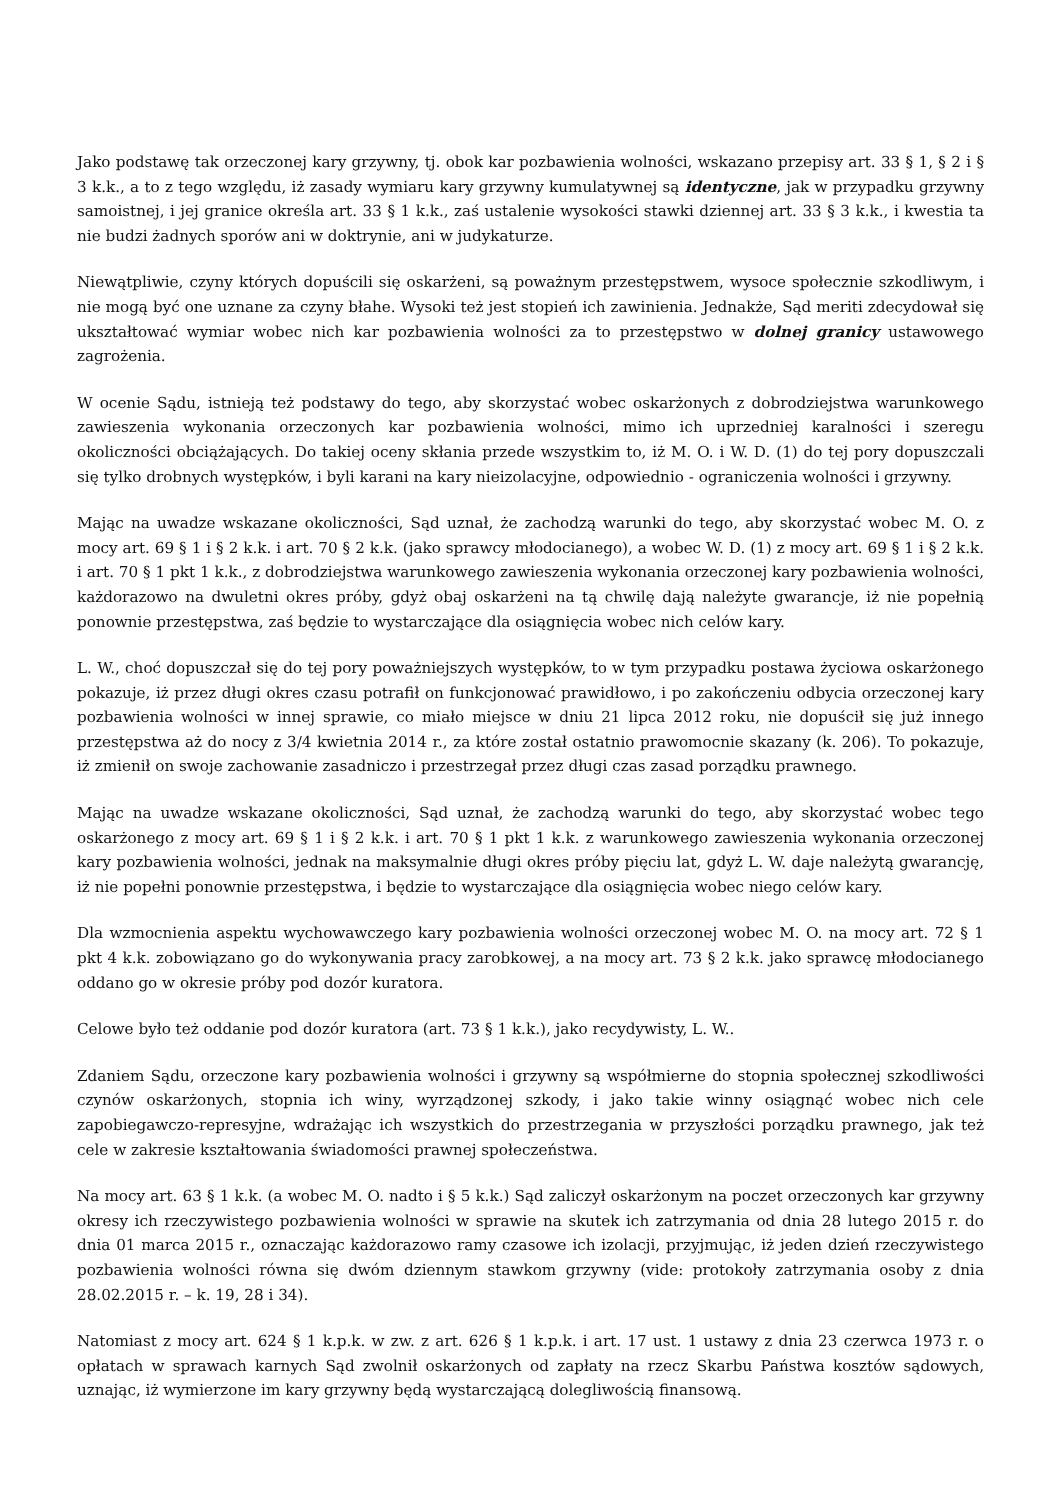Jako podstawę tak orzeczonej kary grzywny, tj. obok kar pozbawienia wolności, wskazano przepisy art. 33 § 1, § 2 i § 3 k.k., a to z tego względu, iż zasady wymiaru kary grzywny kumulatywnej są identyczne, jak w przypadku grzywny samoistnej, i jej granice określa art. 33 § 1 k.k., zaś ustalenie wysokości stawki dziennej art. 33 § 3 k.k., i kwestia ta nie budzi żadnych sporów ani w doktrynie, ani w judykaturze.
Niewątpliwie, czyny których dopuścili się oskarżeni, są poważnym przestępstwem, wysoce społecznie szkodliwym, i nie mogą być one uznane za czyny błahe. Wysoki też jest stopień ich zawinienia. Jednakże, Sąd meriti zdecydował się ukształtować wymiar wobec nich kar pozbawienia wolności za to przestępstwo w dolnej granicy ustawowego zagrożenia.
W ocenie Sądu, istnieją też podstawy do tego, aby skorzystać wobec oskarżonych z dobrodziejstwa warunkowego zawieszenia wykonania orzeczonych kar pozbawienia wolności, mimo ich uprzedniej karalności i szeregu okoliczności obciążających. Do takiej oceny skłania przede wszystkim to, iż M. O. i W. D. (1) do tej pory dopuszczali się tylko drobnych występków, i byli karani na kary nieizolacyjne, odpowiednio - ograniczenia wolności i grzywny.
Mając na uwadze wskazane okoliczności, Sąd uznał, że zachodzą warunki do tego, aby skorzystać wobec M. O. z mocy art. 69 § 1 i § 2 k.k. i art. 70 § 2 k.k. (jako sprawcy młodocianego), a wobec W. D. (1) z mocy art. 69 § 1 i § 2 k.k. i art. 70 § 1 pkt 1 k.k., z dobrodziejstwa warunkowego zawieszenia wykonania orzeczonej kary pozbawienia wolności, każdorazowo na dwuletni okres próby, gdyż obaj oskarżeni na tą chwilę dają należyte gwarancje, iż nie popełnią ponownie przestępstwa, zaś będzie to wystarczające dla osiągnięcia wobec nich celów kary.
L. W., choć dopuszczał się do tej pory poważniejszych występków, to w tym przypadku postawa życiowa oskarżonego pokazuje, iż przez długi okres czasu potrafił on funkcjonować prawidłowo, i po zakończeniu odbycia orzeczonej kary pozbawienia wolności w innej sprawie, co miało miejsce w dniu 21 lipca 2012 roku, nie dopuścił się już innego przestępstwa aż do nocy z 3/4 kwietnia 2014 r., za które został ostatnio prawomocnie skazany (k. 206). To pokazuje, iż zmienił on swoje zachowanie zasadniczo i przestrzegał przez długi czas zasad porządku prawnego.
Mając na uwadze wskazane okoliczności, Sąd uznał, że zachodzą warunki do tego, aby skorzystać wobec tego oskarżonego z mocy art. 69 § 1 i § 2 k.k. i art. 70 § 1 pkt 1 k.k. z warunkowego zawieszenia wykonania orzeczonej kary pozbawienia wolności, jednak na maksymalnie długi okres próby pięciu lat, gdyż L. W. daje należytą gwarancję, iż nie popełni ponownie przestępstwa, i będzie to wystarczające dla osiągnięcia wobec niego celów kary.
Dla wzmocnienia aspektu wychowawczego kary pozbawienia wolności orzeczonej wobec M. O. na mocy art. 72 § 1 pkt 4 k.k. zobowiązano go do wykonywania pracy zarobkowej, a na mocy art. 73 § 2 k.k. jako sprawcę młodocianego oddano go w okresie próby pod dozór kuratora.
Celowe było też oddanie pod dozór kuratora (art. 73 § 1 k.k.), jako recydywisty, L. W..
Zdaniem Sądu, orzeczone kary pozbawienia wolności i grzywny są współmierne do stopnia społecznej szkodliwości czynów oskarżonych, stopnia ich winy, wyrządzonej szkody, i jako takie winny osiągnąć wobec nich cele zapobiegawczo-represyjne, wdrażając ich wszystkich do przestrzegania w przyszłości porządku prawnego, jak też cele w zakresie kształtowania świadomości prawnej społeczeństwa.
Na mocy art. 63 § 1 k.k. (a wobec M. O. nadto i § 5 k.k.) Sąd zaliczył oskarżonym na poczet orzeczonych kar grzywny okresy ich rzeczywistego pozbawienia wolności w sprawie na skutek ich zatrzymania od dnia 28 lutego 2015 r. do dnia 01 marca 2015 r., oznaczając każdorazowo ramy czasowe ich izolacji, przyjmując, iż jeden dzień rzeczywistego pozbawienia wolności równa się dwóm dziennym stawkom grzywny (vide: protokoły zatrzymania osoby z dnia 28.02.2015 r. – k. 19, 28 i 34).
Natomiast z mocy art. 624 § 1 k.p.k. w zw. z art. 626 § 1 k.p.k. i art. 17 ust. 1 ustawy z dnia 23 czerwca 1973 r. o opłatach w sprawach karnych Sąd zwolnił oskarżonych od zapłaty na rzecz Skarbu Państwa kosztów sądowych, uznając, iż wymierzone im kary grzywny będą wystarczającą dolegliwością finansową.